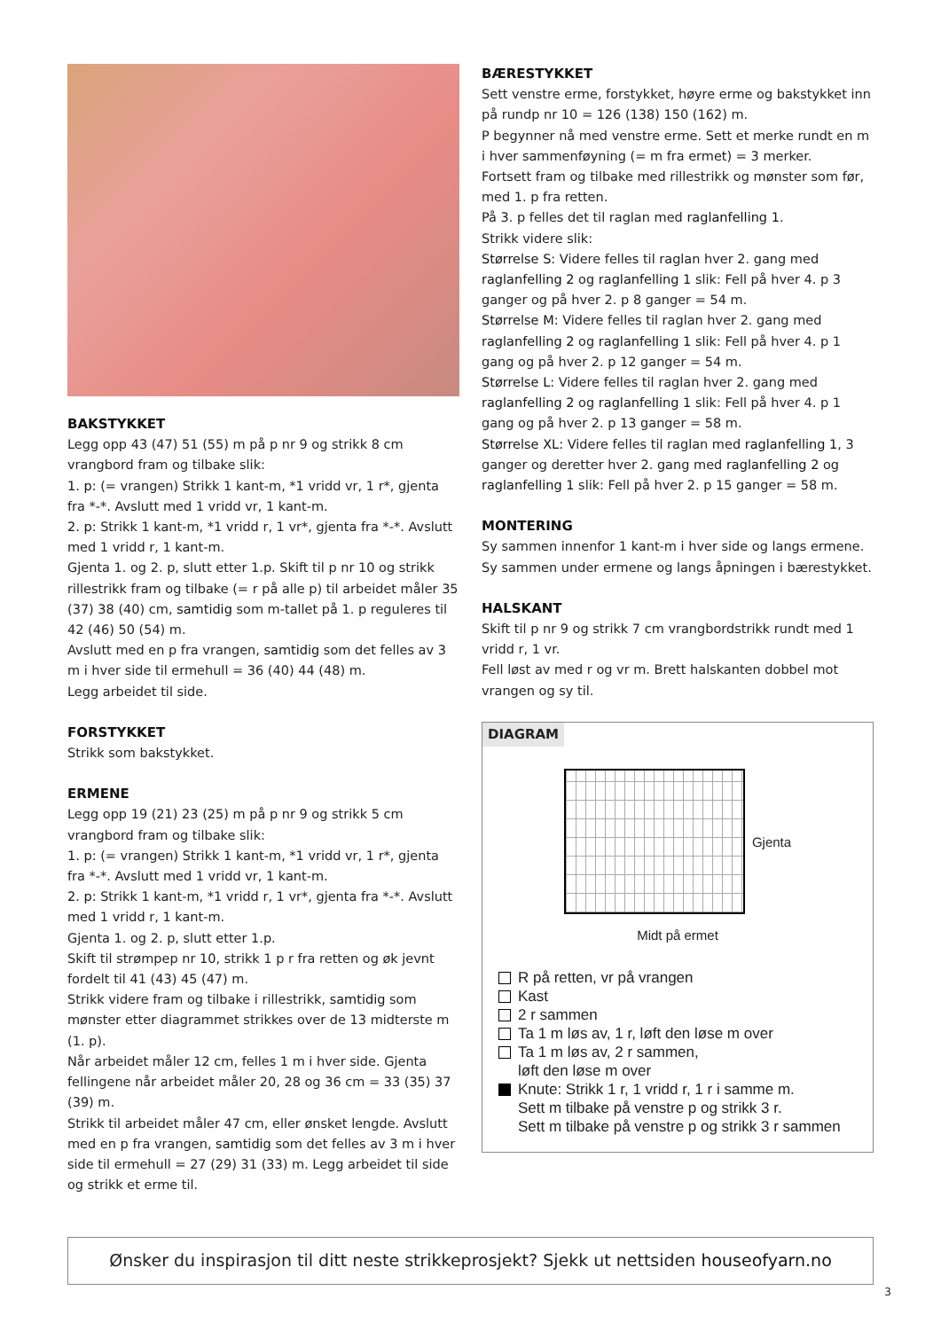BAKSTYKKET
Legg opp 43 (47) 51 (55) m på p nr 9 og strikk 8 cm vrangbord fram og tilbake slik:
1. p: (= vrangen) Strikk 1 kant-m, *1 vridd vr, 1 r*, gjenta fra *-*. Avslutt med 1 vridd vr, 1 kant-m.
2. p: Strikk 1 kant-m, *1 vridd r, 1 vr*, gjenta fra *-*. Avslutt med 1 vridd r, 1 kant-m.
Gjenta 1. og 2. p, slutt etter 1.p. Skift til p nr 10 og strikk rillestrikk fram og tilbake (= r på alle p) til arbeidet måler 35 (37) 38 (40) cm, samtidig som m-tallet på 1. p reguleres til 42 (46) 50 (54) m.
Avslutt med en p fra vrangen, samtidig som det felles av 3 m i hver side til ermehull = 36 (40) 44 (48) m.
Legg arbeidet til side.
FORSTYKKET
Strikk som bakstykket.
ERMENE
Legg opp 19 (21) 23 (25) m på p nr 9 og strikk 5 cm vrangbord fram og tilbake slik:
1. p: (= vrangen) Strikk 1 kant-m, *1 vridd vr, 1 r*, gjenta fra *-*. Avslutt med 1 vridd vr, 1 kant-m.
2. p: Strikk 1 kant-m, *1 vridd r, 1 vr*, gjenta fra *-*. Avslutt med 1 vridd r, 1 kant-m.
Gjenta 1. og 2. p, slutt etter 1.p.
Skift til strømpep nr 10, strikk 1 p r fra retten og øk jevnt fordelt til 41 (43) 45 (47) m.
Strikk videre fram og tilbake i rillestrikk, samtidig som mønster etter diagrammet strikkes over de 13 midterste m (1. p).
Når arbeidet måler 12 cm, felles 1 m i hver side. Gjenta fellingene når arbeidet måler 20, 28 og 36 cm = 33 (35) 37 (39) m.
Strikk til arbeidet måler 47 cm, eller ønsket lengde. Avslutt med en p fra vrangen, samtidig som det felles av 3 m i hver side til ermehull = 27 (29) 31 (33) m. Legg arbeidet til side og strikk et erme til.
BÆRESTYKKET
Sett venstre erme, forstykket, høyre erme og bakstykket inn på rundp nr 10 = 126 (138) 150 (162) m.
P begynner nå med venstre erme. Sett et merke rundt en m i hver sammenføyning (= m fra ermet) = 3 merker.
Fortsett fram og tilbake med rillestrikk og mønster som før, med 1. p fra retten.
På 3. p felles det til raglan med raglanfelling 1.
Strikk videre slik:
Størrelse S: Videre felles til raglan hver 2. gang med raglanfelling 2 og raglanfelling 1 slik: Fell på hver 4. p 3 ganger og på hver 2. p 8 ganger = 54 m.
Størrelse M: Videre felles til raglan hver 2. gang med raglanfelling 2 og raglanfelling 1 slik: Fell på hver 4. p 1 gang og på hver 2. p 12 ganger = 54 m.
Størrelse L: Videre felles til raglan hver 2. gang med raglanfelling 2 og raglanfelling 1 slik: Fell på hver 4. p 1 gang og på hver 2. p 13 ganger = 58 m.
Størrelse XL: Videre felles til raglan med raglanfelling 1, 3 ganger og deretter hver 2. gang med raglanfelling 2 og raglanfelling 1 slik: Fell på hver 2. p 15 ganger = 58 m.
MONTERING
Sy sammen innenfor 1 kant-m i hver side og langs ermene. Sy sammen under ermene og langs åpningen i bærestykket.
HALSKANT
Skift til p nr 9 og strikk 7 cm vrangbordstrikk rundt med 1 vridd r, 1 vr.
Fell løst av med r og vr m. Brett halskanten dobbel mot vrangen og sy til.
DIAGRAM
Gjenta
Midt på ermet
R på retten, vr på vrangen
Kast
2 r sammen
Ta 1 m løs av, 1 r, løft den løse m over
Ta 1 m løs av, 2 r sammen,
løft den løse m over
Knute: Strikk 1 r, 1 vridd r, 1 r i samme m.
Sett m tilbake på venstre p og strikk 3 r.
Sett m tilbake på venstre p og strikk 3 r sammen
Ønsker du inspirasjon til ditt neste strikkeprosjekt? Sjekk ut nettsiden houseofyarn.no
3